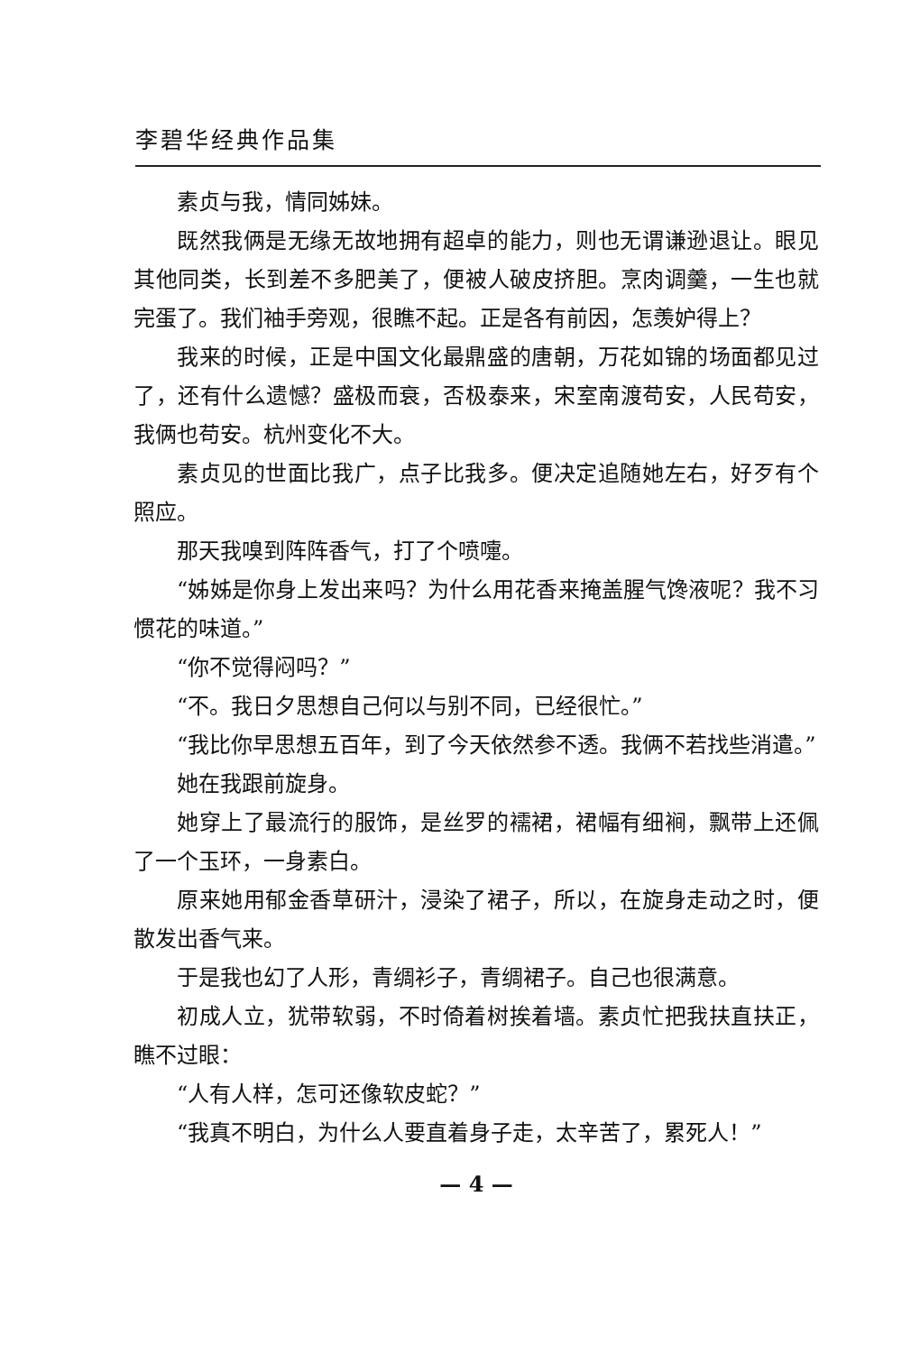李碧华经典作品集
素贞与我，情同姊妹。
既然我俩是无缘无故地拥有超卓的能力，则也无谓谦逊退让。眼见其他同类，长到差不多肥美了，便被人破皮挤胆。烹肉调羹，一生也就完蛋了。我们袖手旁观，很瞧不起。正是各有前因，怎羡妒得上？
我来的时候，正是中国文化最鼎盛的唐朝，万花如锦的场面都见过了，还有什么遗憾？盛极而衰，否极泰来，宋室南渡苟安，人民苟安，我俩也苟安。杭州变化不大。
素贞见的世面比我广，点子比我多。便决定追随她左右，好歹有个照应。
那天我嗅到阵阵香气，打了个喷嚏。
“姊姊是你身上发出来吗？为什么用花香来掩盖腥气馋液呢？我不习惯花的味道。”
“你不觉得闷吗？”
“不。我日夕思想自己何以与别不同，已经很忙。”
“我比你早思想五百年，到了今天依然参不透。我俩不若找些消遣。”
她在我跟前旋身。
她穿上了最流行的服饰，是丝罗的襦裙，裙幅有细裥，飘带上还佩了一个玉环，一身素白。
原来她用郁金香草研汁，浸染了裙子，所以，在旋身走动之时，便散发出香气来。
于是我也幻了人形，青绸衫子，青绸裙子。自己也很满意。
初成人立，犹带软弱，不时倚着树挨着墙。素贞忙把我扶直扶正，瞧不过眼：
“人有人样，怎可还像软皮蛇？”
“我真不明白，为什么人要直着身子走，太辛苦了，累死人！”
— 4 —